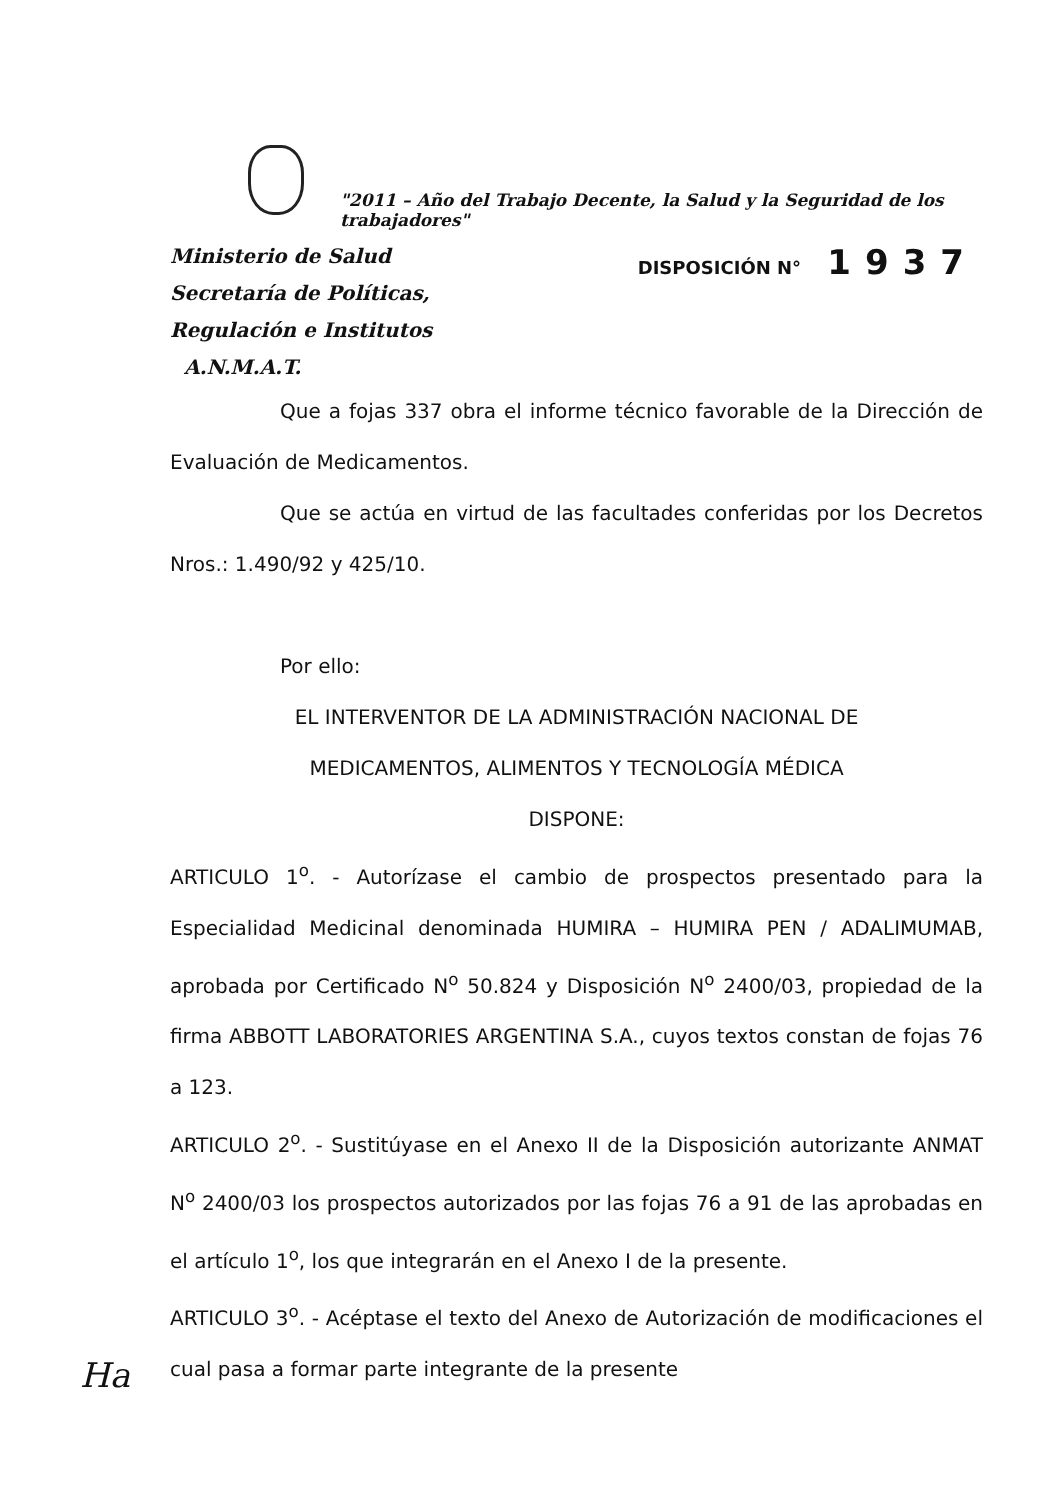"2011 – Año del Trabajo Decente, la Salud y la Seguridad de los trabajadores"
Ministerio de Salud
Secretaría de Políticas,
Regulación e Institutos
A.N.M.A.T.
DISPOSICIÓN N° 1937
Que a fojas 337 obra el informe técnico favorable de la Dirección de Evaluación de Medicamentos.
Que se actúa en virtud de las facultades conferidas por los Decretos Nros.: 1.490/92 y 425/10.
Por ello:
EL INTERVENTOR DE LA ADMINISTRACIÓN NACIONAL DE
MEDICAMENTOS, ALIMENTOS Y TECNOLOGÍA MÉDICA
DISPONE:
ARTICULO 1<sup>o</sup>. - Autorízase el cambio de prospectos presentado para la Especialidad Medicinal denominada HUMIRA – HUMIRA PEN / ADALIMUMAB, aprobada por Certificado N<sup>o</sup> 50.824 y Disposición N<sup>o</sup> 2400/03, propiedad de la firma ABBOTT LABORATORIES ARGENTINA S.A., cuyos textos constan de fojas 76 a 123.
ARTICULO 2<sup>o</sup>. - Sustitúyase en el Anexo II de la Disposición autorizante ANMAT N<sup>o</sup> 2400/03 los prospectos autorizados por las fojas 76 a 91 de las aprobadas en el artículo 1<sup>o</sup>, los que integrarán en el Anexo I de la presente.
ARTICULO 3<sup>o</sup>. - Acéptase el texto del Anexo de Autorización de modificaciones el cual pasa a formar parte integrante de la presente
Ha